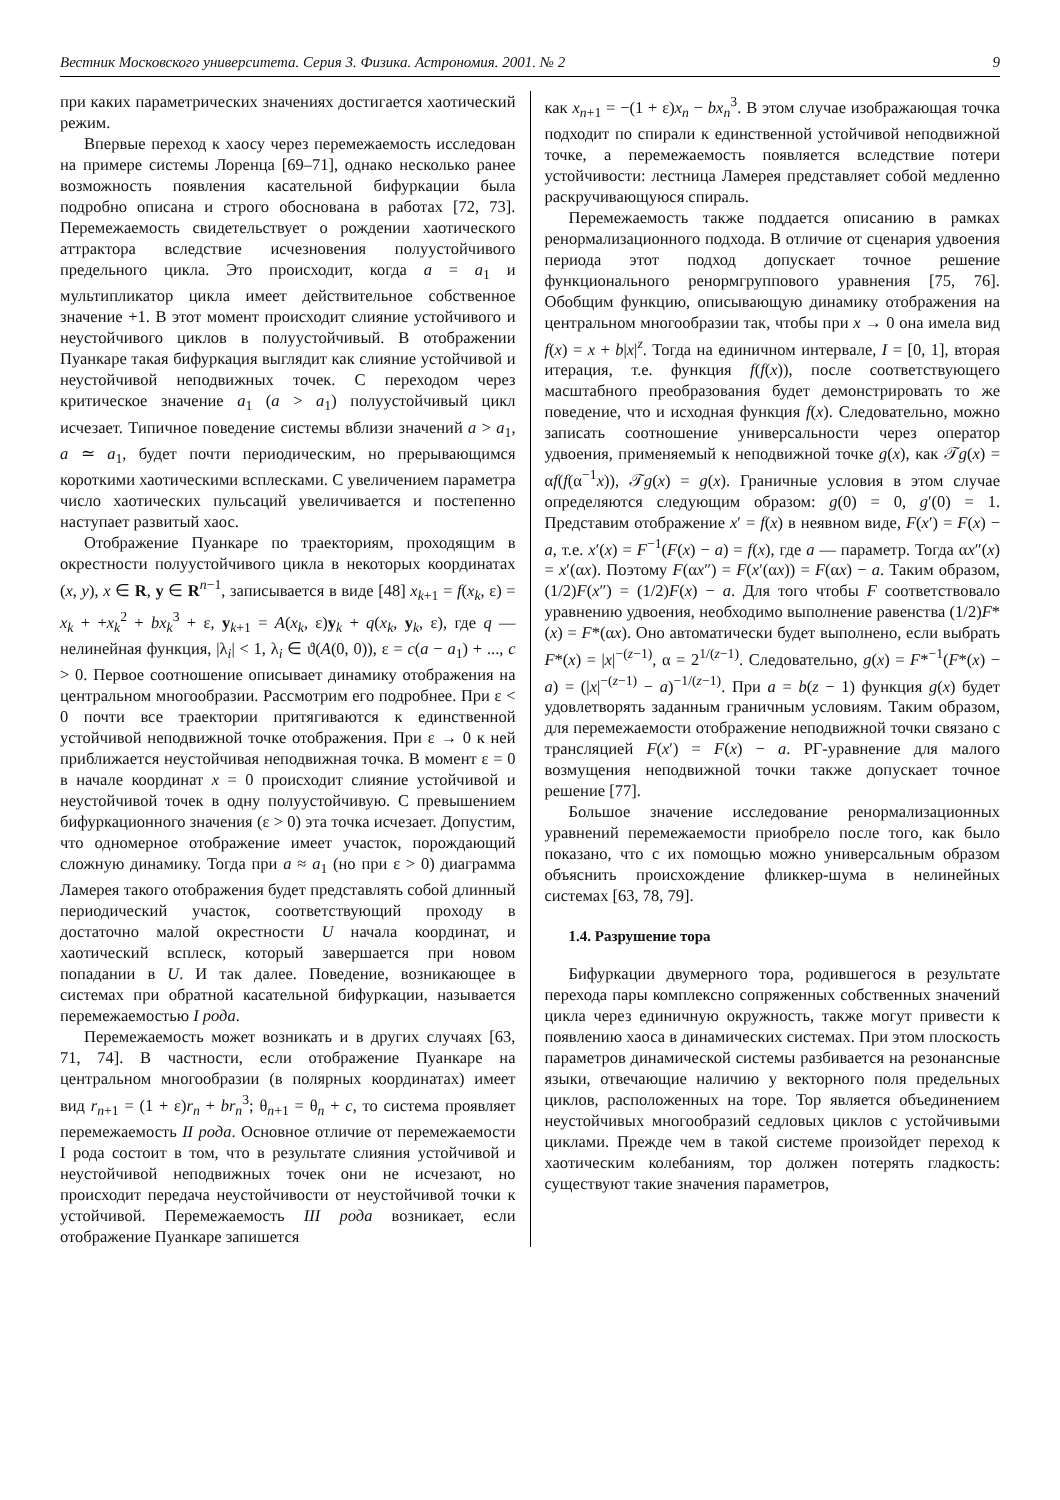Вестник Московского университета. Серия 3. Физика. Астрономия. 2001. № 2 9
при каких параметрических значениях достигается хаотический режим.
Впервые переход к хаосу через перемежаемость исследован на примере системы Лоренца [69–71], однако несколько ранее возможность появления касательной бифуркации была подробно описана и строго обоснована в работах [72, 73]. Перемежаемость свидетельствует о рождении хаотического аттрактора вследствие исчезновения полуустойчивого предельного цикла. Это происходит, когда a = a<sub>1</sub> и мультипликатор цикла имеет действительное собственное значение +1. В этот момент происходит слияние устойчивого и неустойчивого циклов в полуустойчивый. В отображении Пуанкаре такая бифуркация выглядит как слияние устойчивой и неустойчивой неподвижных точек. С переходом через критическое значение a<sub>1</sub> (a > a<sub>1</sub>) полуустойчивый цикл исчезает. Типичное поведение системы вблизи значений a > a<sub>1</sub>, a ≃ a<sub>1</sub>, будет почти периодическим, но прерывающимся короткими хаотическими всплесками. С увеличением параметра число хаотических пульсаций увеличивается и постепенно наступает развитый хаос.
Отображение Пуанкаре по траекториям, проходящим в окрестности полуустойчивого цикла в некоторых координатах (x, y), x ∈ R, y ∈ R<sup>n−1</sup>, записывается в виде [48] x<sub>k+1</sub> = f(x<sub>k</sub>, ε) = x<sub>k</sub> + +x<sub>k</sub><sup>2</sup> + bx<sub>k</sub><sup>3</sup> + ε, y<sub>k+1</sub> = A(x<sub>k</sub>, ε)y<sub>k</sub> + q(x<sub>k</sub>, y<sub>k</sub>, ε), где q — нелинейная функция, |λ<sub>i</sub>| < 1, λ<sub>i</sub> ∈ ϑ(A(0, 0)), ε = c(a − a<sub>1</sub>) + ..., c > 0. Первое соотношение описывает динамику отображения на центральном многообразии. Рассмотрим его подробнее. При ε < 0 почти все траектории притягиваются к единственной устойчивой неподвижной точке отображения. При ε → 0 к ней приближается неустойчивая неподвижная точка. В момент ε = 0 в начале координат x = 0 происходит слияние устойчивой и неустойчивой точек в одну полуустойчивую. С превышением бифуркационного значения (ε > 0) эта точка исчезает. Допустим, что одномерное отображение имеет участок, порождающий сложную динамику. Тогда при a ≈ a<sub>1</sub> (но при ε > 0) диаграмма Ламерея такого отображения будет представлять собой длинный периодический участок, соответствующий проходу в достаточно малой окрестности U начала координат, и хаотический всплеск, который завершается при новом попадании в U. И так далее. Поведение, возникающее в системах при обратной касательной бифуркации, называется перемежаемостью I рода.
Перемежаемость может возникать и в других случаях [63, 71, 74]. В частности, если отображение Пуанкаре на центральном многообразии (в полярных координатах) имеет вид r<sub>n+1</sub> = (1 + ε)r<sub>n</sub> + br<sub>n</sub><sup>3</sup>; θ<sub>n+1</sub> = θ<sub>n</sub> + c, то система проявляет перемежаемость II рода. Основное отличие от перемежаемости I рода состоит в том, что в результате слияния устойчивой и неустойчивой неподвижных точек они не исчезают, но происходит передача неустойчивости от неустойчивой точки к устойчивой. Перемежаемость III рода возникает, если отображение Пуанкаре запишется
как x<sub>n+1</sub> = −(1 + ε)x<sub>n</sub> − bx<sub>n</sub><sup>3</sup>. В этом случае изображающая точка подходит по спирали к единственной устойчивой неподвижной точке, а перемежаемость появляется вследствие потери устойчивости: лестница Ламерея представляет собой медленно раскручивающуюся спираль.
Перемежаемость также поддается описанию в рамках ренормализационного подхода. В отличие от сценария удвоения периода этот подход допускает точное решение функционального ренормгруппового уравнения [75, 76]. Обобщим функцию, описывающую динамику отображения на центральном многообразии так, чтобы при x → 0 она имела вид f(x) = x + b|x|<sup>z</sup>. Тогда на единичном интервале, I = [0, 1], вторая итерация, т.е. функция f(f(x)), после соответствующего масштабного преобразования будет демонстрировать то же поведение, что и исходная функция f(x). Следовательно, можно записать соотношение универсальности через оператор удвоения, применяемый к неподвижной точке g(x), как 𝒯g(x) = αf(f(α<sup>−1</sup>x)), 𝒯g(x) = g(x). Граничные условия в этом случае определяются следующим образом: g(0) = 0, g′(0) = 1. Представим отображение x′ = f(x) в неявном виде, F(x′) = F(x) − a, т.е. x′(x) = F<sup>−1</sup>(F(x) − a) = f(x), где a — параметр. Тогда αx″(x) = x′(αx). Поэтому F(αx″) = F(x′(αx)) = F(αx) − a. Таким образом, (1/2)F(x″) = (1/2)F(x) − a. Для того чтобы F соответствовало уравнению удвоения, необходимо выполнение равенства (1/2)F*(x) = F*(αx). Оно автоматически будет выполнено, если выбрать F*(x) = |x|<sup>−(z−1)</sup>, α = 2<sup>1/(z−1)</sup>. Следовательно, g(x) = F*<sup>−1</sup>(F*(x) − a) = (|x|<sup>−(z−1)</sup> − a)<sup>−1/(z−1)</sup>. При a = b(z − 1) функция g(x) будет удовлетворять заданным граничным условиям. Таким образом, для перемежаемости отображение неподвижной точки связано с трансляцией F(x′) = F(x) − a. РГ-уравнение для малого возмущения неподвижной точки также допускает точное решение [77].
Большое значение исследование ренормализационных уравнений перемежаемости приобрело после того, как было показано, что с их помощью можно универсальным образом объяснить происхождение фликкер-шума в нелинейных системах [63, 78, 79].
1.4. Разрушение тора
Бифуркации двумерного тора, родившегося в результате перехода пары комплексно сопряженных собственных значений цикла через единичную окружность, также могут привести к появлению хаоса в динамических системах. При этом плоскость параметров динамической системы разбивается на резонансные языки, отвечающие наличию у векторного поля предельных циклов, расположенных на торе. Тор является объединением неустойчивых многообразий седловых циклов с устойчивыми циклами. Прежде чем в такой системе произойдет переход к хаотическим колебаниям, тор должен потерять гладкость: существуют такие значения параметров,